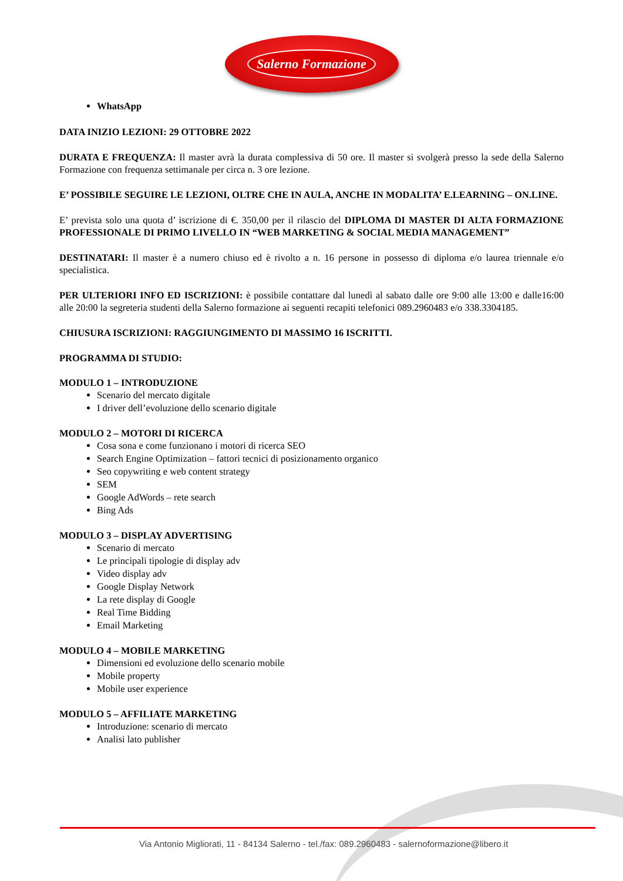Salerno Formazione
WhatsApp
DATA INIZIO LEZIONI: 29 OTTOBRE 2022
DURATA E FREQUENZA: Il master avrà la durata complessiva di 50 ore. Il master si svolgerà presso la sede della Salerno Formazione con frequenza settimanale per circa n. 3 ore lezione.
E’ POSSIBILE SEGUIRE LE LEZIONI, OLTRE CHE IN AULA, ANCHE IN MODALITA’ E.LEARNING – ON.LINE.
E’ prevista solo una quota d’ iscrizione di €. 350,00 per il rilascio del DIPLOMA DI MASTER DI ALTA FORMAZIONE PROFESSIONALE DI PRIMO LIVELLO IN “WEB MARKETING & SOCIAL MEDIA MANAGEMENT”
DESTINATARI: Il master è a numero chiuso ed è rivolto a n. 16 persone in possesso di diploma e/o laurea triennale e/o specialistica.
PER ULTERIORI INFO ED ISCRIZIONI: è possibile contattare dal lunedì al sabato dalle ore 9:00 alle 13:00 e dalle16:00 alle 20:00 la segreteria studenti della Salerno formazione ai seguenti recapiti telefonici 089.2960483 e/o 338.3304185.
CHIUSURA ISCRIZIONI: RAGGIUNGIMENTO DI MASSIMO 16 ISCRITTI.
PROGRAMMA DI STUDIO:
MODULO 1 – INTRODUZIONE
Scenario del mercato digitale
I driver dell’evoluzione dello scenario digitale
MODULO 2 – MOTORI DI RICERCA
Cosa sona e come funzionano i motori di ricerca SEO
Search Engine Optimization – fattori tecnici di posizionamento organico
Seo copywriting e web content strategy
SEM
Google AdWords – rete search
Bing Ads
MODULO 3 – DISPLAY ADVERTISING
Scenario di mercato
Le principali tipologie di display adv
Video display adv
Google Display Network
La rete display di Google
Real Time Bidding
Email Marketing
MODULO 4 – MOBILE MARKETING
Dimensioni ed evoluzione dello scenario mobile
Mobile property
Mobile user experience
MODULO 5 – AFFILIATE MARKETING
Introduzione: scenario di mercato
Analisi lato publisher
Via Antonio Migliorati, 11 - 84134 Salerno - tel./fax: 089.2960483 - salernoformazione@libero.it